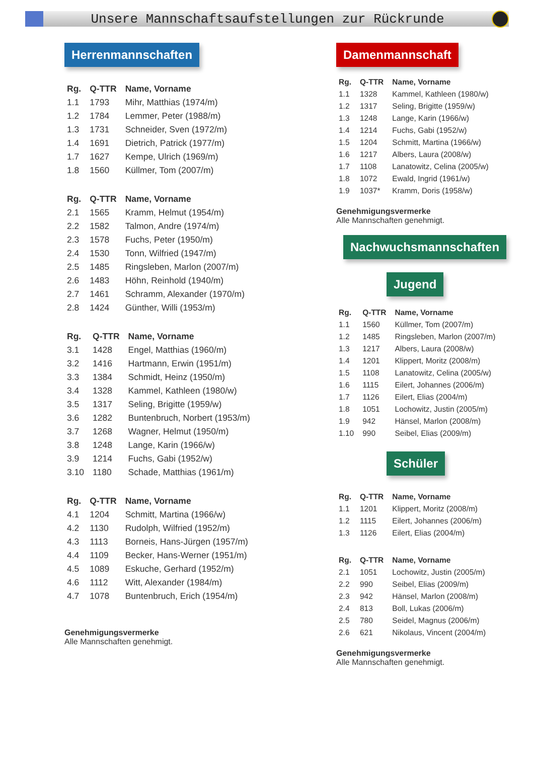Unsere Mannschaftsaufstellungen zur Rückrunde
Herrenmannschaften
| Rg. | Q-TTR | Name, Vorname |
| --- | --- | --- |
| 1.1 | 1793 | Mihr, Matthias (1974/m) |
| 1.2 | 1784 | Lemmer, Peter (1988/m) |
| 1.3 | 1731 | Schneider, Sven (1972/m) |
| 1.4 | 1691 | Dietrich, Patrick (1977/m) |
| 1.7 | 1627 | Kempe, Ulrich (1969/m) |
| 1.8 | 1560 | Küllmer, Tom (2007/m) |
| Rg. | Q-TTR | Name, Vorname |
| --- | --- | --- |
| 2.1 | 1565 | Kramm, Helmut (1954/m) |
| 2.2 | 1582 | Talmon, Andre (1974/m) |
| 2.3 | 1578 | Fuchs, Peter (1950/m) |
| 2.4 | 1530 | Tonn, Wilfried (1947/m) |
| 2.5 | 1485 | Ringsleben, Marlon (2007/m) |
| 2.6 | 1483 | Höhn, Reinhold (1940/m) |
| 2.7 | 1461 | Schramm, Alexander (1970/m) |
| 2.8 | 1424 | Günther, Willi (1953/m) |
| Rg. | Q-TTR | Name, Vorname |
| --- | --- | --- |
| 3.1 | 1428 | Engel, Matthias (1960/m) |
| 3.2 | 1416 | Hartmann, Erwin (1951/m) |
| 3.3 | 1384 | Schmidt, Heinz (1950/m) |
| 3.4 | 1328 | Kammel, Kathleen (1980/w) |
| 3.5 | 1317 | Seling, Brigitte (1959/w) |
| 3.6 | 1282 | Buntenbruch, Norbert (1953/m) |
| 3.7 | 1268 | Wagner, Helmut (1950/m) |
| 3.8 | 1248 | Lange, Karin (1966/w) |
| 3.9 | 1214 | Fuchs, Gabi (1952/w) |
| 3.10 | 1180 | Schade, Matthias (1961/m) |
| Rg. | Q-TTR | Name, Vorname |
| --- | --- | --- |
| 4.1 | 1204 | Schmitt, Martina (1966/w) |
| 4.2 | 1130 | Rudolph, Wilfried (1952/m) |
| 4.3 | 1113 | Borneis, Hans-Jürgen (1957/m) |
| 4.4 | 1109 | Becker, Hans-Werner (1951/m) |
| 4.5 | 1089 | Eskuche, Gerhard (1952/m) |
| 4.6 | 1112 | Witt, Alexander (1984/m) |
| 4.7 | 1078 | Buntenbruch, Erich (1954/m) |
Genehmigungsvermerke
Alle Mannschaften genehmigt.
Damenmannschaft
| Rg. | Q-TTR | Name, Vorname |
| --- | --- | --- |
| 1.1 | 1328 | Kammel, Kathleen (1980/w) |
| 1.2 | 1317 | Seling, Brigitte (1959/w) |
| 1.3 | 1248 | Lange, Karin (1966/w) |
| 1.4 | 1214 | Fuchs, Gabi (1952/w) |
| 1.5 | 1204 | Schmitt, Martina (1966/w) |
| 1.6 | 1217 | Albers, Laura (2008/w) |
| 1.7 | 1108 | Lanatowitz, Celina (2005/w) |
| 1.8 | 1072 | Ewald, Ingrid (1961/w) |
| 1.9 | 1037* | Kramm, Doris (1958/w) |
Genehmigungsvermerke
Alle Mannschaften genehmigt.
Nachwuchsmannschaften
Jugend
| Rg. | Q-TTR | Name, Vorname |
| --- | --- | --- |
| 1.1 | 1560 | Küllmer, Tom (2007/m) |
| 1.2 | 1485 | Ringsleben, Marlon (2007/m) |
| 1.3 | 1217 | Albers, Laura (2008/w) |
| 1.4 | 1201 | Klippert, Moritz (2008/m) |
| 1.5 | 1108 | Lanatowitz, Celina (2005/w) |
| 1.6 | 1115 | Eilert, Johannes (2006/m) |
| 1.7 | 1126 | Eilert, Elias (2004/m) |
| 1.8 | 1051 | Lochowitz, Justin (2005/m) |
| 1.9 | 942 | Hänsel, Marlon (2008/m) |
| 1.10 | 990 | Seibel, Elias (2009/m) |
Schüler
| Rg. | Q-TTR | Name, Vorname |
| --- | --- | --- |
| 1.1 | 1201 | Klippert, Moritz (2008/m) |
| 1.2 | 1115 | Eilert, Johannes (2006/m) |
| 1.3 | 1126 | Eilert, Elias (2004/m) |
| Rg. | Q-TTR | Name, Vorname |
| --- | --- | --- |
| 2.1 | 1051 | Lochowitz, Justin (2005/m) |
| 2.2 | 990 | Seibel, Elias (2009/m) |
| 2.3 | 942 | Hänsel, Marlon (2008/m) |
| 2.4 | 813 | Boll, Lukas (2006/m) |
| 2.5 | 780 | Seidel, Magnus (2006/m) |
| 2.6 | 621 | Nikolaus, Vincent (2004/m) |
Genehmigungsvermerke
Alle Mannschaften genehmigt.